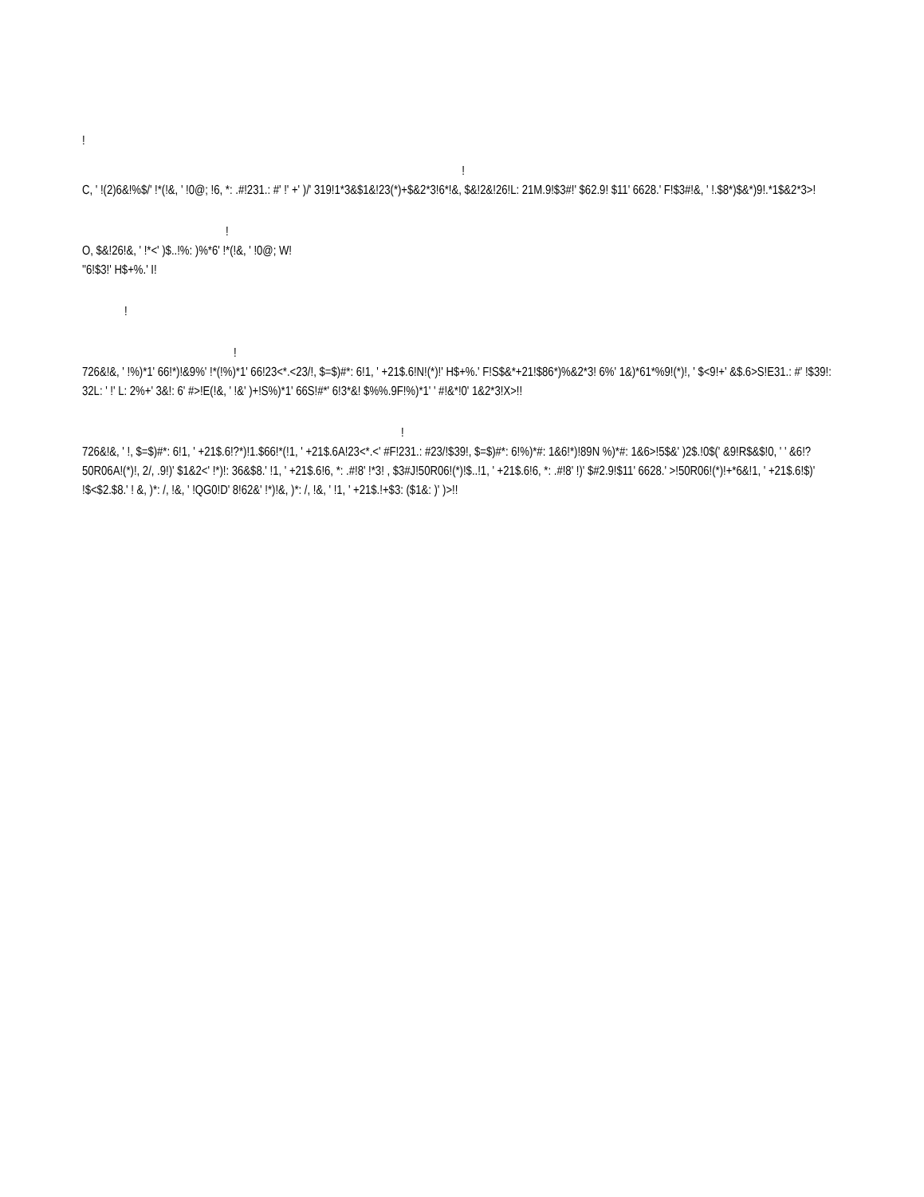!
!
C, ' !(2)6&!%$/' !*(!&, ' !0@; !6, *: .#!231.: #' !' +' )/' 319!1*3&$1&!23(*)+$&2*3!6*!&, $&!2&!26!L: 21M.9!$3#!' $62.9! $11' 6628.' F!$3#!&, ' !.$8*)$&*)9!.*1$&2*3>!
!
O, $&!26!&, ' !*<' )$..!%: )%*6' !*(!&, ' !0@; W!
''6!$3!' H$+%.' I!
!
!
726&!&, ' !%)*1' 66!*)!&9%' !*(!%)*1' 66!23<*.<23/!, $=$)#*: 6!1, ' +21$.6!N!(*)!' H$+%.' F!S$&*+21!$86*)%&2*3! 6%' 1&)*61*%9!(*)!, ' $<9!+' &$.6>S!E31.: #' !$39!: 32L: ' !' L: 2%+' 3&!: 6' #>!E(!&, ' !&' )+!S%)*1' 66S!#*' 6!3*&! $%%.9F!%)*1' ' #!&*!0' 1&2*3!X>!!
!
726&!&, ' !, $=$)#*: 6!1, ' +21$.6!?*)!1.$66!*(!1, ' +21$.6A!23<*.<' #F!231.: #23/!$39!, $=$)#*: 6!%)*#: 1&6!*)!89N %)*#: 1&6>!5$&' )2$.!0$(' &9!R$&$!0, ' ' &6!?50R06A!(*)!, 2/, .9!)' $1&2<' !*)!: 36&$8.' !1, ' +21$.6!6, *: .#!8' !*3! , $3#J!50R06!(*)!$..!1, ' +21$.6!6, *: .#!8' !)' $#2.9!$11' 6628.' >!50R06!(*)!+*6&!1, ' +21$.6!$)' !$<$2.$8.' ! &, )*: /, !&, ' !QG0!D' 8!62&' !*)!&, )*: /, !&, ' !1, ' +21$.!+$3: ($1&: )' )>!!